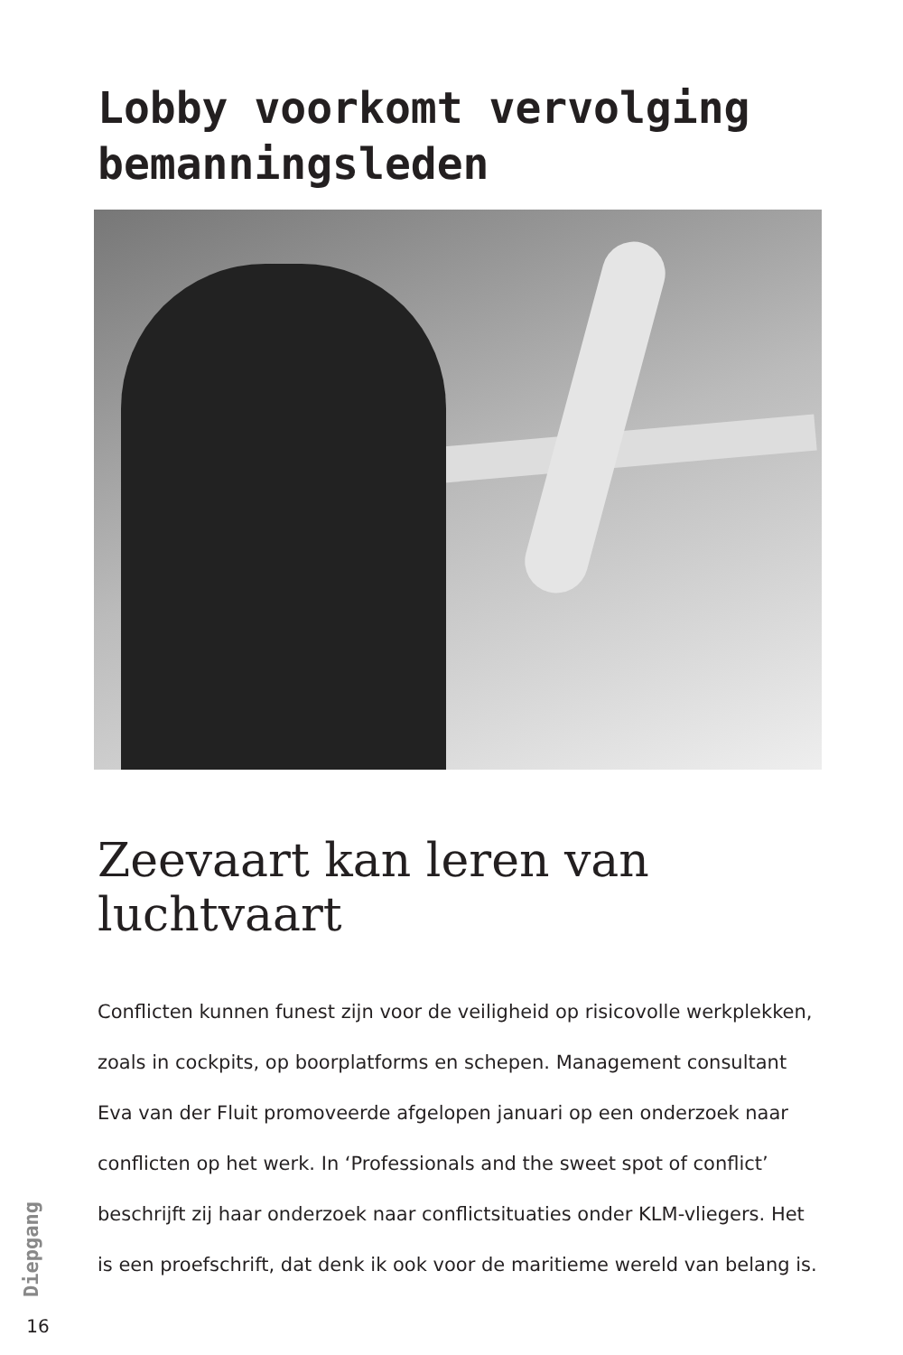Lobby voorkomt vervolging bemanningsleden
Zeevaart kan leren van luchtvaart
Conflicten kunnen funest zijn voor de veiligheid op risicovolle werkplekken, zoals in cockpits, op boorplatforms en schepen. Management consultant Eva van der Fluit promoveerde afgelopen januari op een onderzoek naar conflicten op het werk. In ‘Professionals and the sweet spot of conflict’ beschrijft zij haar onderzoek naar conflictsituaties onder KLM-vliegers. Het is een proefschrift, dat denk ik ook voor de maritieme wereld van belang is.
Diepgang
16